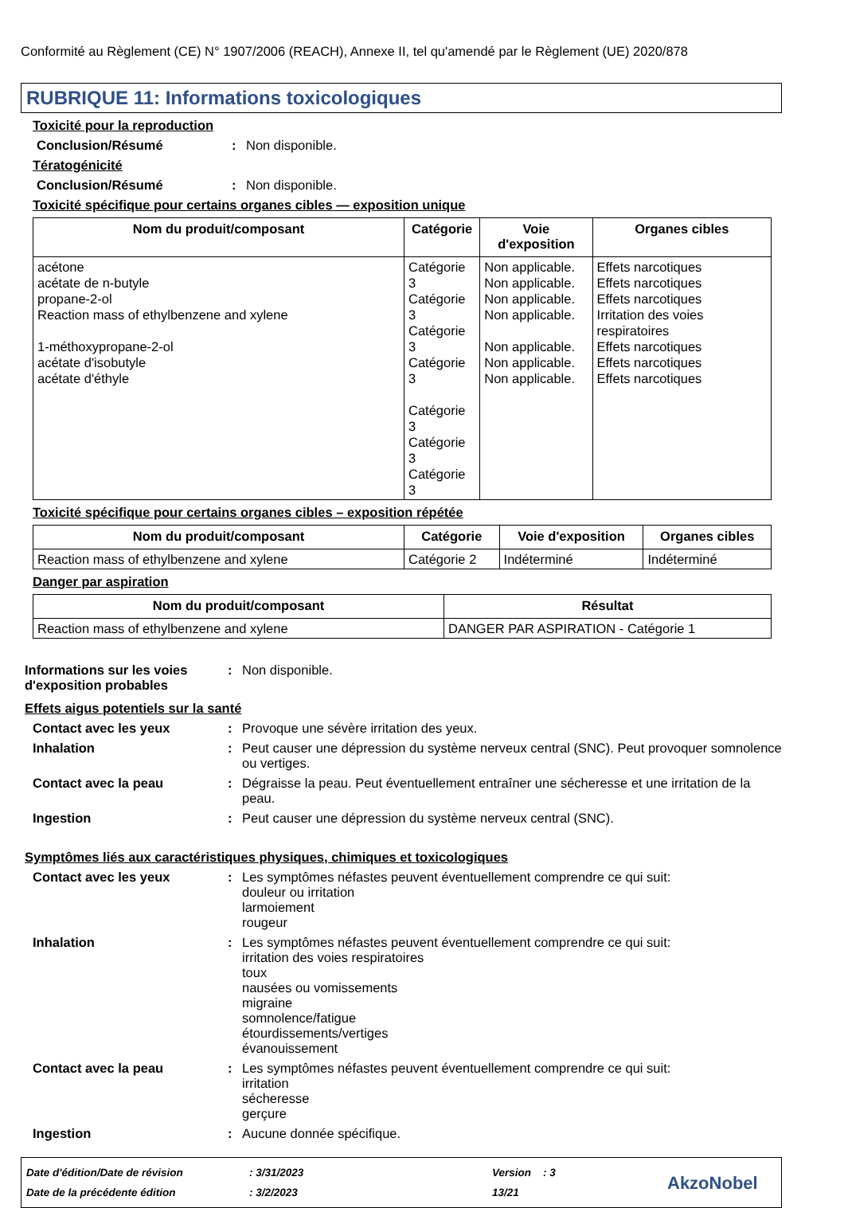Conformité au Règlement (CE) N° 1907/2006 (REACH), Annexe II, tel qu'amendé par le Règlement (UE) 2020/878
RUBRIQUE 11: Informations toxicologiques
Toxicité pour la reproduction
Conclusion/Résumé: Non disponible.
Tératogénicité
Conclusion/Résumé: Non disponible.
Toxicité spécifique pour certains organes cibles — exposition unique
| Nom du produit/composant | Catégorie | Voie d'exposition | Organes cibles |
| --- | --- | --- | --- |
| acétone acétate de n-butyle propane-2-ol Reaction mass of ethylbenzene and xylene 1-méthoxypropane-2-ol acétate d'isobutyle acétate d'éthyle | Catégorie 3 Catégorie 3 Catégorie 3 Catégorie 3 Catégorie 3 Catégorie 3 Catégorie 3 | Non applicable. Non applicable. Non applicable. Non applicable. Non applicable. Non applicable. Non applicable. | Effets narcotiques Effets narcotiques Effets narcotiques Irritation des voies respiratoires Effets narcotiques Effets narcotiques Effets narcotiques |
Toxicité spécifique pour certains organes cibles – exposition répétée
| Nom du produit/composant | Catégorie | Voie d'exposition | Organes cibles |
| --- | --- | --- | --- |
| Reaction mass of ethylbenzene and xylene | Catégorie 2 | Indéterminé | Indéterminé |
Danger par aspiration
| Nom du produit/composant | Résultat |
| --- | --- |
| Reaction mass of ethylbenzene and xylene | DANGER PAR ASPIRATION - Catégorie 1 |
Informations sur les voies d'exposition probables: Non disponible.
Effets aigus potentiels sur la santé
Contact avec les yeux: Provoque une sévère irritation des yeux.
Inhalation: Peut causer une dépression du système nerveux central (SNC). Peut provoquer somnolence ou vertiges.
Contact avec la peau: Dégraisse la peau. Peut éventuellement entraîner une sécheresse et une irritation de la peau.
Ingestion: Peut causer une dépression du système nerveux central (SNC).
Symptômes liés aux caractéristiques physiques, chimiques et toxicologiques
Contact avec les yeux: Les symptômes néfastes peuvent éventuellement comprendre ce qui suit:
douleur ou irritation
larmoiement
rougeur
Inhalation: Les symptômes néfastes peuvent éventuellement comprendre ce qui suit:
irritation des voies respiratoires
toux
nausées ou vomissements
migraine
somnolence/fatigue
étourdissements/vertiges
évanouissement
Contact avec la peau: Les symptômes néfastes peuvent éventuellement comprendre ce qui suit:
irritation
sécheresse
gerçure
Ingestion: Aucune donnée spécifique.
Date d'édition/Date de révision
Date de la précédente édition
: 3/31/2023
: 3/2/2023
Version : 3
13/21
AkzoNobel